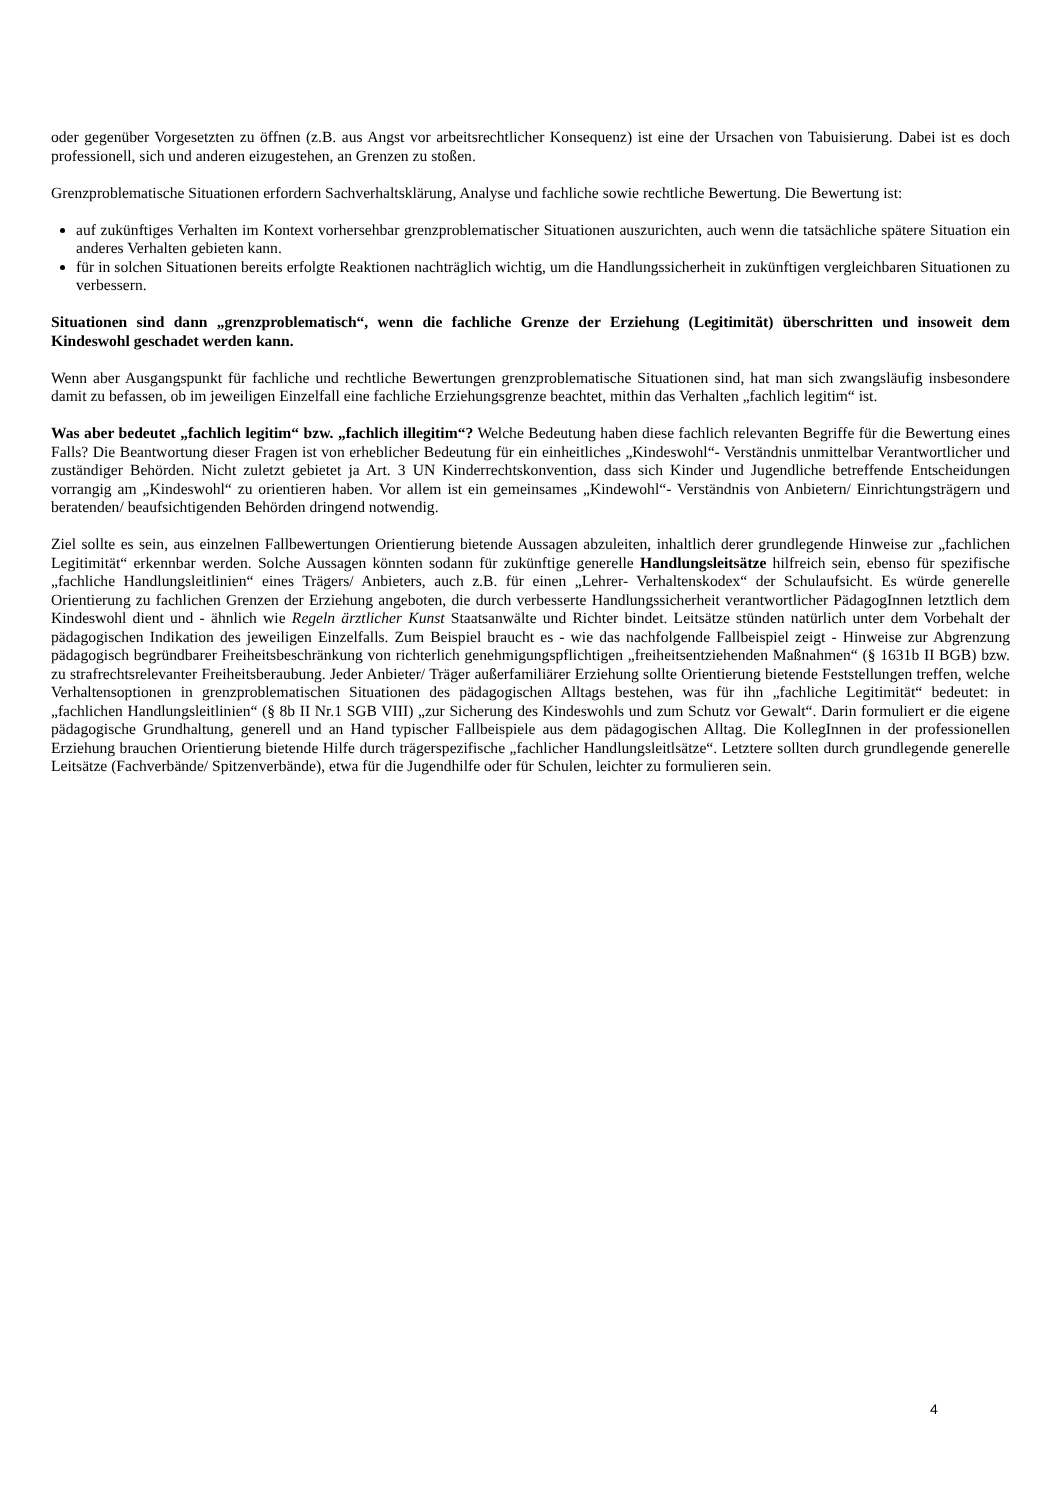oder gegenüber Vorgesetzten zu öffnen (z.B. aus Angst vor arbeitsrechtlicher Konsequenz) ist eine der Ursachen von Tabuisierung. Dabei ist es doch professionell, sich und anderen eizugestehen, an Grenzen zu stoßen.
Grenzproblematische Situationen erfordern Sachverhaltsklärung, Analyse und fachliche sowie rechtliche Bewertung. Die Bewertung ist:
auf zukünftiges Verhalten im Kontext vorhersehbar grenzproblematischer Situationen auszurichten, auch wenn die tatsächliche spätere Situation ein anderes Verhalten gebieten kann.
für in solchen Situationen bereits erfolgte Reaktionen nachträglich wichtig, um die Handlungssicherheit in zukünftigen vergleichbaren Situationen zu verbessern.
Situationen sind dann „grenzproblematisch“, wenn die fachliche Grenze der Erziehung (Legitimität) überschritten und insoweit dem Kindeswohl geschadet werden kann.
Wenn aber Ausgangspunkt für fachliche und rechtliche Bewertungen grenzproblematische Situationen sind, hat man sich zwangsläufig insbesondere damit zu befassen, ob im jeweiligen Einzelfall eine fachliche Erziehungsgrenze beachtet, mithin das Verhalten „fachlich legitim“ ist.
Was aber bedeutet „fachlich legitim“ bzw. „fachlich illegitim“? Welche Bedeutung haben diese fachlich relevanten Begriffe für die Bewertung eines Falls? Die Beantwortung dieser Fragen ist von erheblicher Bedeutung für ein einheitliches „Kindeswohl“- Verständnis unmittelbar Verantwortlicher und zuständiger Behörden. Nicht zuletzt gebietet ja Art. 3 UN Kinderrechtskonvention, dass sich Kinder und Jugendliche betreffende Entscheidungen vorrangig am „Kindeswohl“ zu orientieren haben. Vor allem ist ein gemeinsames „Kindewohl“- Verständnis von Anbietern/ Einrichtungsträgern und beratenden/ beaufsichtigenden Behörden dringend notwendig.
Ziel sollte es sein, aus einzelnen Fallbewertungen Orientierung bietende Aussagen abzuleiten, inhaltlich derer grundlegende Hinweise zur „fachlichen Legitimität“ erkennbar werden. Solche Aussagen könnten sodann für zukünftige generelle Handlungsleitsätze hilfreich sein, ebenso für spezifische „fachliche Handlungsleitlinien“ eines Trägers/ Anbieters, auch z.B. für einen „Lehrer- Verhaltenskodex“ der Schulaufsicht. Es würde generelle Orientierung zu fachlichen Grenzen der Erziehung angeboten, die durch verbesserte Handlungssicherheit verantwortlicher PädagogInnen letztlich dem Kindeswohl dient und - ähnlich wie Regeln ärztlicher Kunst Staatsanwälte und Richter bindet. Leitsätze stünden natürlich unter dem Vorbehalt der pädagogischen Indikation des jeweiligen Einzelfalls. Zum Beispiel braucht es - wie das nachfolgende Fallbeispiel zeigt - Hinweise zur Abgrenzung pädagogisch begründbarer Freiheitsbeschränkung von richterlich genehmigungspflichtigen „freiheitsentziehenden Maßnahmen“ (§ 1631b II BGB) bzw. zu strafrechtsrelevanter Freiheitsberaubung. Jeder Anbieter/ Träger außerfamiliärer Erziehung sollte Orientierung bietende Feststellungen treffen, welche Verhaltensoptionen in grenzproblematischen Situationen des pädagogischen Alltags bestehen, was für ihn „fachliche Legitimität“ bedeutet: in „fachlichen Handlungsleitlinien“ (§ 8b II Nr.1 SGB VIII) „zur Sicherung des Kindeswohls und zum Schutz vor Gewalt“. Darin formuliert er die eigene pädagogische Grundhaltung, generell und an Hand typischer Fallbeispiele aus dem pädagogischen Alltag. Die KollegInnen in der professionellen Erziehung brauchen Orientierung bietende Hilfe durch trägerspezifische „fachlicher Handlungsleitlsätze“. Letztere sollten durch grundlegende generelle Leitsätze (Fachverbände/ Spitzenverbände), etwa für die Jugendhilfe oder für Schulen, leichter zu formulieren sein.
4